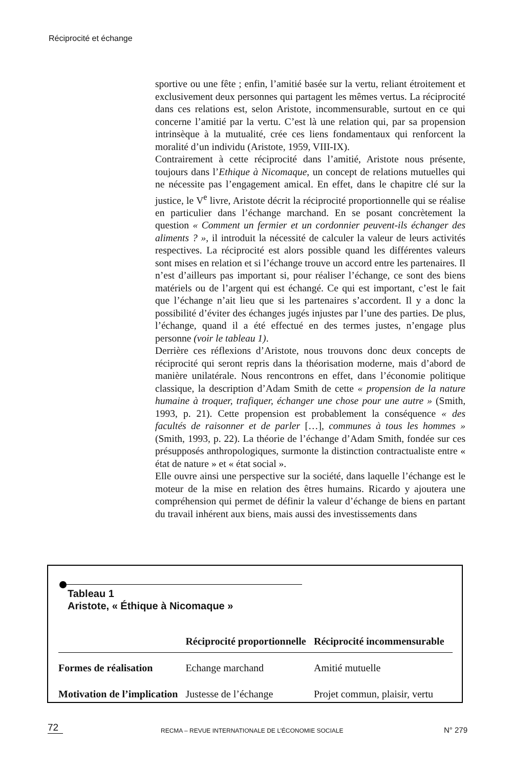Réciprocité et échange
sportive ou une fête ; enfin, l’amitié basée sur la vertu, reliant étroitement et exclusivement deux personnes qui partagent les mêmes vertus. La réciprocité dans ces relations est, selon Aristote, incommensurable, surtout en ce qui concerne l’amitié par la vertu. C’est là une relation qui, par sa propension intrinsèque à la mutualité, crée ces liens fondamentaux qui renforcent la moralité d’un individu (Aristote, 1959, VIII-IX).
Contrairement à cette réciprocité dans l’amitié, Aristote nous présente, toujours dans l’Ethique à Nicomaque, un concept de relations mutuelles qui ne nécessite pas l’engagement amical. En effet, dans le chapitre clé sur la justice, le V<sup>e</sup> livre, Aristote décrit la réciprocité proportionnelle qui se réalise en particulier dans l’échange marchand. En se posant concrètement la question « Comment un fermier et un cordonnier peuvent-ils échanger des aliments ? », il introduit la nécessité de calculer la valeur de leurs activités respectives. La réciprocité est alors possible quand les différentes valeurs sont mises en relation et si l’échange trouve un accord entre les partenaires. Il n’est d’ailleurs pas important si, pour réaliser l’échange, ce sont des biens matériels ou de l’argent qui est échangé. Ce qui est important, c’est le fait que l’échange n’ait lieu que si les partenaires s’accordent. Il y a donc la possibilité d’éviter des échanges jugés injustes par l’une des parties. De plus, l’échange, quand il a été effectué en des termes justes, n’engage plus personne (voir le tableau 1).
Derrière ces réflexions d’Aristote, nous trouvons donc deux concepts de réciprocité qui seront repris dans la théorisation moderne, mais d’abord de manière unilatérale. Nous rencontrons en effet, dans l’économie politique classique, la description d’Adam Smith de cette « propension de la nature humaine à troquer, trafiquer, échanger une chose pour une autre » (Smith, 1993, p. 21). Cette propension est probablement la conséquence « des facultés de raisonner et de parler […], communes à tous les hommes » (Smith, 1993, p. 22). La théorie de l’échange d’Adam Smith, fondée sur ces présupposés anthropologiques, surmonte la distinction contractualiste entre « état de nature » et « état social ».
Elle ouvre ainsi une perspective sur la société, dans laquelle l’échange est le moteur de la mise en relation des êtres humains. Ricardo y ajoutera une compréhension qui permet de définir la valeur d’échange de biens en partant du travail inhérent aux biens, mais aussi des investissements dans
Tableau 1
Aristote, « Éthique à Nicomaque »
| | Réciprocité proportionnelle | Réciprocité incommensurable |
| --- | --- | --- |
| Formes de réalisation | Echange marchand | Amitié mutuelle |
| Motivation de l’implication | Justesse de l’échange | Projet commun, plaisir, vertu |
72 RECMA – REVUE INTERNATIONALE DE L’ÉCONOMIE SOCIALE N° 279